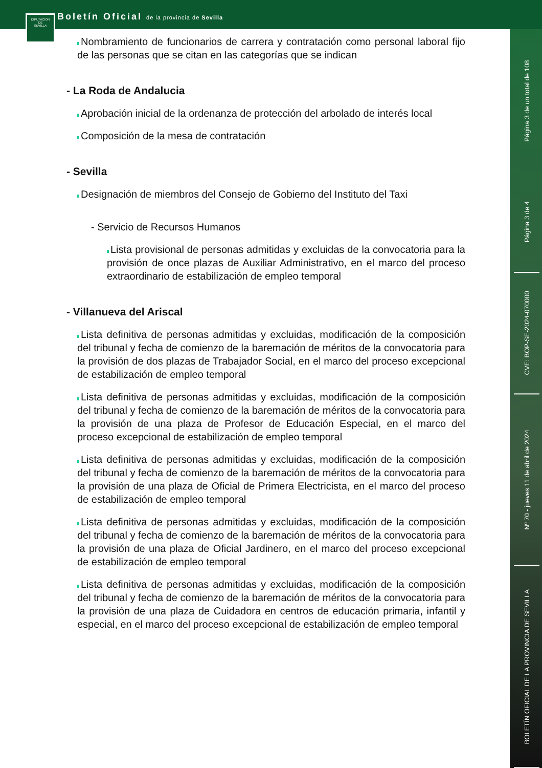DIPUTACION
DE
SEVILLA
Boletín Oficial de la provincia de Sevilla
Nombramiento de funcionarios de carrera y contratación como personal laboral fijo de las personas que se citan en las categorías que se indican
- La Roda de Andalucia
Aprobación inicial de la ordenanza de protección del arbolado de interés local
Composición de la mesa de contratación
- Sevilla
Designación de miembros del Consejo de Gobierno del Instituto del Taxi
- Servicio de Recursos Humanos
Lista provisional de personas admitidas y excluidas de la convocatoria para la provisión de once plazas de Auxiliar Administrativo, en el marco del proceso extraordinario de estabilización de empleo temporal
- Villanueva del Ariscal
Lista definitiva de personas admitidas y excluidas, modificación de la composición del tribunal y fecha de comienzo de la baremación de méritos de la convocatoria para la provisión de dos plazas de Trabajador Social, en el marco del proceso excepcional de estabilización de empleo temporal
Lista definitiva de personas admitidas y excluidas, modificación de la composición del tribunal y fecha de comienzo de la baremación de méritos de la convocatoria para la provisión de una plaza de Profesor de Educación Especial, en el marco del proceso excepcional de estabilización de empleo temporal
Lista definitiva de personas admitidas y excluidas, modificación de la composición del tribunal y fecha de comienzo de la baremación de méritos de la convocatoria para la provisión de una plaza de Oficial de Primera Electricista, en el marco del proceso de estabilización de empleo temporal
Lista definitiva de personas admitidas y excluidas, modificación de la composición del tribunal y fecha de comienzo de la baremación de méritos de la convocatoria para la provisión de una plaza de Oficial Jardinero, en el marco del proceso excepcional de estabilización de empleo temporal
Lista definitiva de personas admitidas y excluidas, modificación de la composición del tribunal y fecha de comienzo de la baremación de méritos de la convocatoria para la provisión de una plaza de Cuidadora en centros de educación primaria, infantil y especial, en el marco del proceso excepcional de estabilización de empleo temporal
Página 3 de un total de 108
Página 3 de 4
CVE: BOP-SE-2024-070000
Nº 70 - jueves 11 de abril de 2024
BOLETÍN OFICIAL DE LA PROVINCIA DE SEVILLA